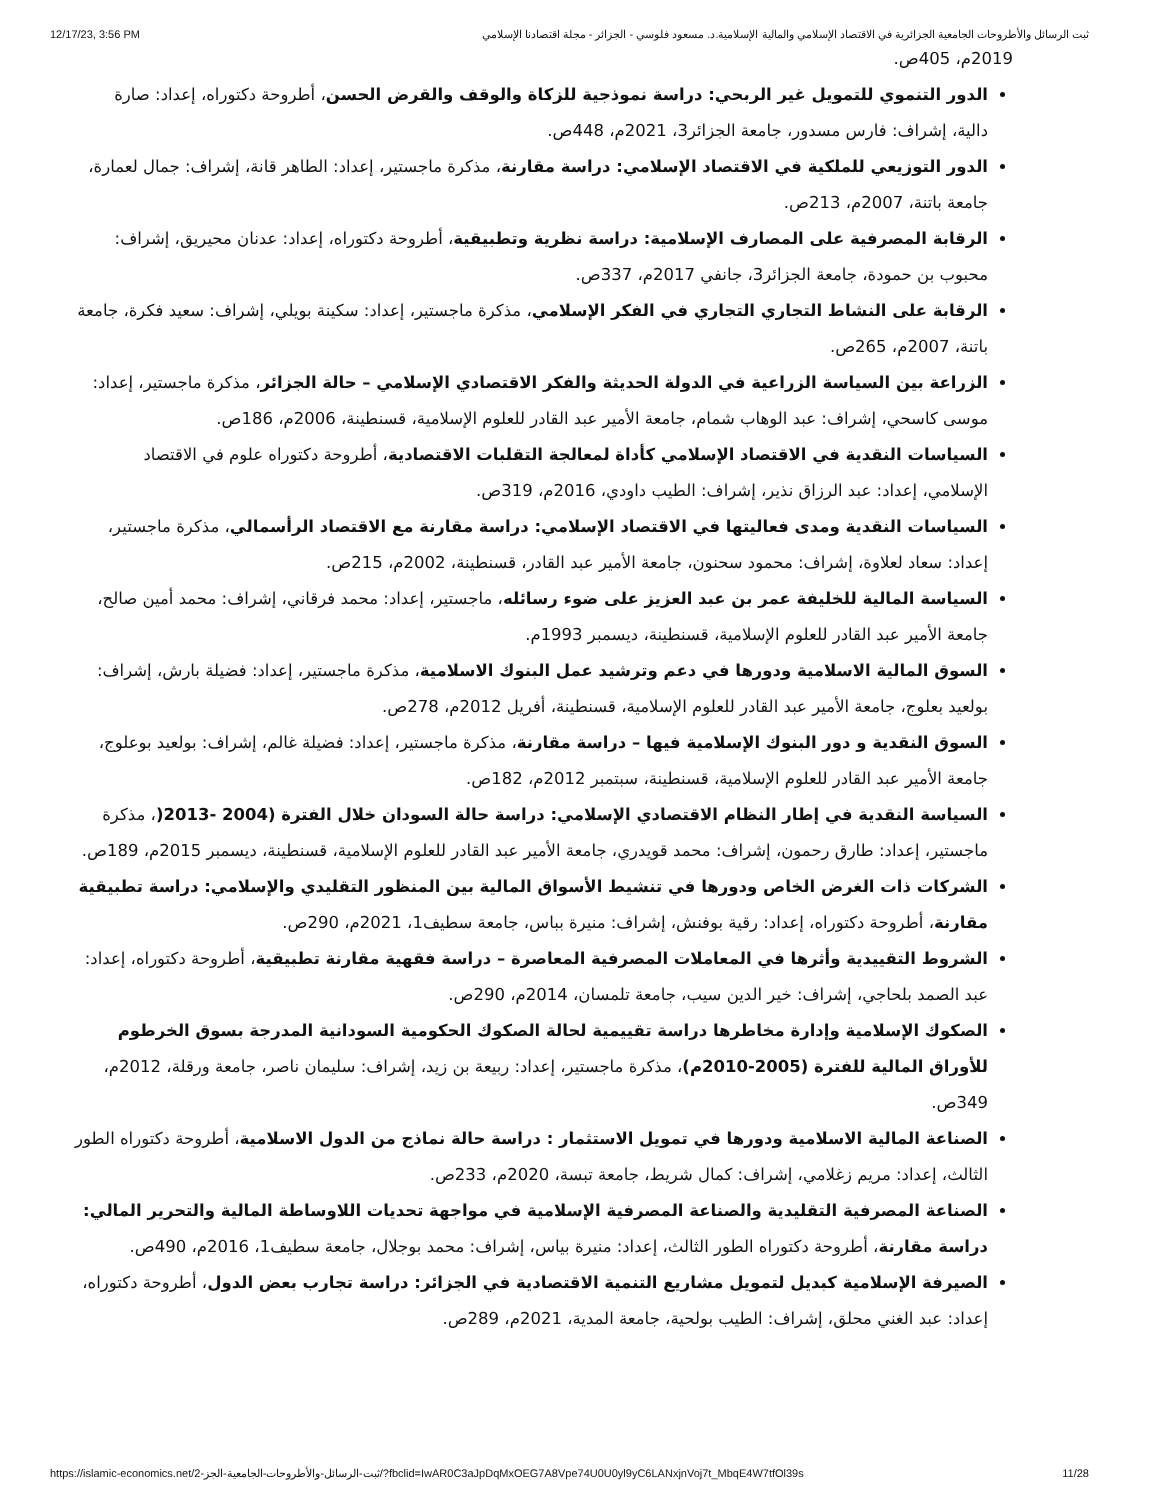12/17/23, 3:56 PM ثبت الرسائل والأطروحات الجامعية الجزائرية في الاقتصاد الإسلامي والمالية الإسلامية.د. مسعود فلوسي - الجزائر - مجلة اقتصادنا الإسلامي
2019م، 405ص.
الدور التنموي للتمويل غير الربحي: دراسة نموذجية للزكاة والوقف والقرض الحسن، أطروحة دكتوراه، إعداد: صارة دالية، إشراف: فارس مسدور، جامعة الجزائر3، 2021م، 448ص.
الدور التوزيعي للملكية في الاقتصاد الإسلامي: دراسة مقارنة، مذكرة ماجستير، إعداد: الطاهر قانة، إشراف: جمال لعمارة، جامعة باتنة، 2007م، 213ص.
الرقابة المصرفية على المصارف الإسلامية: دراسة نظرية وتطبيقية، أطروحة دكتوراه، إعداد: عدنان محيريق، إشراف: محبوب بن حمودة، جامعة الجزائر3، جانفي 2017م، 337ص.
الرقابة على النشاط التجاري التجاري في الفكر الإسلامي، مذكرة ماجستير، إعداد: سكينة بويلي، إشراف: سعيد فكرة، جامعة باتنة، 2007م، 265ص.
الزراعة بين السياسة الزراعية في الدولة الحديثة والفكر الاقتصادي الإسلامي – حالة الجزائر، مذكرة ماجستير، إعداد: موسى كاسحي، إشراف: عبد الوهاب شمام، جامعة الأمير عبد القادر للعلوم الإسلامية، قسنطينة، 2006م، 186ص.
السياسات النقدية في الاقتصاد الإسلامي كأداة لمعالجة التقلبات الاقتصادية، أطروحة دكتوراه علوم في الاقتصاد الإسلامي، إعداد: عبد الرزاق نذير، إشراف: الطيب داودي، 2016م، 319ص.
السياسات النقدية ومدى فعاليتها في الاقتصاد الإسلامي: دراسة مقارنة مع الاقتصاد الرأسمالي، مذكرة ماجستير، إعداد: سعاد لعلاوة، إشراف: محمود سحنون، جامعة الأمير عبد القادر، قسنطينة، 2002م، 215ص.
السياسة المالية للخليفة عمر بن عبد العزيز على ضوء رسائله، ماجستير، إعداد: محمد فرقاني، إشراف: محمد أمين صالح، جامعة الأمير عبد القادر للعلوم الإسلامية، قسنطينة، ديسمبر 1993م.
السوق المالية الاسلامية ودورها في دعم وترشيد عمل البنوك الاسلامية، مذكرة ماجستير، إعداد: فضيلة بارش، إشراف: بولعيد بعلوج، جامعة الأمير عبد القادر للعلوم الإسلامية، قسنطينة، أفريل 2012م، 278ص.
السوق النقدية و دور البنوك الإسلامية فيها – دراسة مقارنة، مذكرة ماجستير، إعداد: فضيلة غالم، إشراف: بولعيد بوعلوج، جامعة الأمير عبد القادر للعلوم الإسلامية، قسنطينة، سبتمبر 2012م، 182ص.
السياسة النقدية في إطار النظام الاقتصادي الإسلامي: دراسة حالة السودان خلال الفترة (2004 -2013(، مذكرة ماجستير، إعداد: طارق رحمون، إشراف: محمد قويدري، جامعة الأمير عبد القادر للعلوم الإسلامية، قسنطينة، ديسمبر 2015م، 189ص.
الشركات ذات الغرض الخاص ودورها في تنشيط الأسواق المالية بين المنظور التقليدي والإسلامي: دراسة تطبيقية مقارنة، أطروحة دكتوراه، إعداد: رقية بوفنش، إشراف: منيرة بباس، جامعة سطيف1، 2021م، 290ص.
الشروط التقييدية وأثرها في المعاملات المصرفية المعاصرة – دراسة فقهية مقارنة تطبيقية، أطروحة دكتوراه، إعداد: عبد الصمد بلحاجي، إشراف: خير الدين سيب، جامعة تلمسان، 2014م، 290ص.
الصكوك الإسلامية وإدارة مخاطرها دراسة تقييمية لحالة الصكوك الحكومية السودانية المدرجة بسوق الخرطوم للأوراق المالية للفترة (2005-2010م)، مذكرة ماجستير، إعداد: ربيعة بن زيد، إشراف: سليمان ناصر، جامعة ورقلة، 2012م، 349ص.
الصناعة المالية الاسلامية ودورها في تمويل الاستثمار : دراسة حالة نماذج من الدول الاسلامية، أطروحة دكتوراه الطور الثالث، إعداد: مريم زغلامي، إشراف: كمال شريط، جامعة تبسة، 2020م، 233ص.
الصناعة المصرفية التقليدية والصناعة المصرفية الإسلامية في مواجهة تحديات اللاوساطة المالية والتحرير المالي: دراسة مقارنة، أطروحة دكتوراه الطور الثالث، إعداد: منيرة بياس، إشراف: محمد بوجلال، جامعة سطيف1، 2016م، 490ص.
الصيرفة الإسلامية كبديل لتمويل مشاريع التنمية الاقتصادية في الجزائر: دراسة تجارب بعض الدول، أطروحة دكتوراه، إعداد: عبد الغني محلق، إشراف: الطيب بولحية، جامعة المدية، 2021م، 289ص.
https://islamic-economics.net/2-ثبت-الرسائل-والأطروحات-الجامعية-الجز/?fbclid=IwAR0C3aJpDqMxOEG7A8Vpe74U0U0yl9yC6LANxjnVoj7t_MbqE4W7tfOl39s 11/28